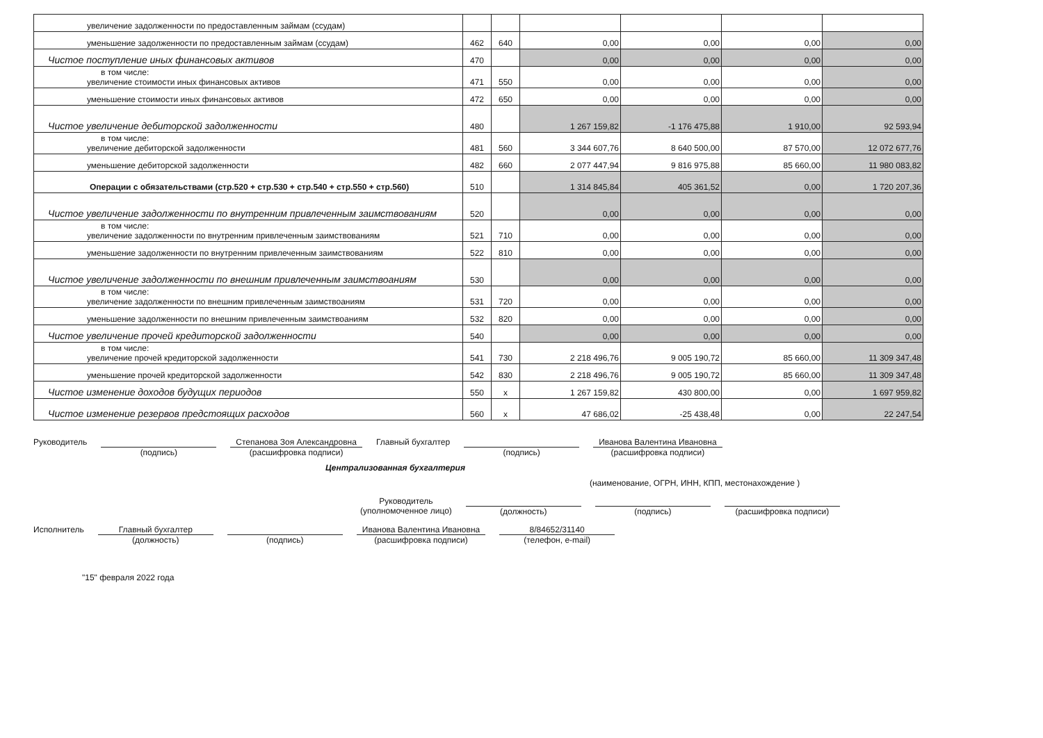| увеличение задолженности по предоставленным займам (ссудам) | | | | | | |
| уменьшение задолженности по предоставленным займам (ссудам) | 462 | 640 | 0,00 | 0,00 | 0,00 | 0,00 |
| Чистое поступление иных финансовых активов | 470 | | 0,00 | 0,00 | 0,00 | 0,00 |
| в том числе: увеличение стоимости иных финансовых активов | 471 | 550 | 0,00 | 0,00 | 0,00 | 0,00 |
| уменьшение стоимости иных финансовых активов | 472 | 650 | 0,00 | 0,00 | 0,00 | 0,00 |
| Чистое увеличение дебиторской задолженности | 480 | | 1 267 159,82 | -1 176 475,88 | 1 910,00 | 92 593,94 |
| в том числе: увеличение дебиторской задолженности | 481 | 560 | 3 344 607,76 | 8 640 500,00 | 87 570,00 | 12 072 677,76 |
| уменьшение дебиторской задолженности | 482 | 660 | 2 077 447,94 | 9 816 975,88 | 85 660,00 | 11 980 083,82 |
| Операции с обязательствами (стр.520 + стр.530 + стр.540 + стр.550 + стр.560) | 510 | | 1 314 845,84 | 405 361,52 | 0,00 | 1 720 207,36 |
| Чистое увеличение задолженности по внутренним привлеченным заимствованиям | 520 | | 0,00 | 0,00 | 0,00 | 0,00 |
| в том числе: увеличение задолженности по внутренним привлеченным заимствованиям | 521 | 710 | 0,00 | 0,00 | 0,00 | 0,00 |
| уменьшение задолженности по внутренним привлеченным заимствованиям | 522 | 810 | 0,00 | 0,00 | 0,00 | 0,00 |
| Чистое увеличение задолженности по внешним привлеченным заимствоаниям | 530 | | 0,00 | 0,00 | 0,00 | 0,00 |
| в том числе: увеличение задолженности по внешним привлеченным заимствоаниям | 531 | 720 | 0,00 | 0,00 | 0,00 | 0,00 |
| уменьшение задолженности по внешним привлеченным заимствоаниям | 532 | 820 | 0,00 | 0,00 | 0,00 | 0,00 |
| Чистое увеличение прочей кредиторской задолженности | 540 | | 0,00 | 0,00 | 0,00 | 0,00 |
| в том числе: увеличение прочей кредиторской задолженности | 541 | 730 | 2 218 496,76 | 9 005 190,72 | 85 660,00 | 11 309 347,48 |
| уменьшение прочей кредиторской задолженности | 542 | 830 | 2 218 496,76 | 9 005 190,72 | 85 660,00 | 11 309 347,48 |
| Чистое изменение доходов будущих периодов | 550 | x | 1 267 159,82 | 430 800,00 | 0,00 | 1 697 959,82 |
| Чистое изменение резервов предстоящих расходов | 560 | x | 47 686,02 | -25 438,48 | 0,00 | 22 247,54 |
Руководитель (подпись) Степанова Зоя Александровна
(расшифровка подписи)
Главный бухгалтер (подпись) Иванова Валентина Ивановна
(расшифровка подписи)
Централизованная бухгалтерия
(наименование, ОГРН, ИНН, КПП, местонахождение )
Руководитель
(уполномоченное лицо)
(должность) (подпись) (расшифровка подписи)
Исполнитель Главный бухгалтер
(должность)
(подпись) Иванова Валентина Ивановна
(расшифровка подписи)
8/84652/31140
(телефон, e-mail)
"15" февраля 2022 года